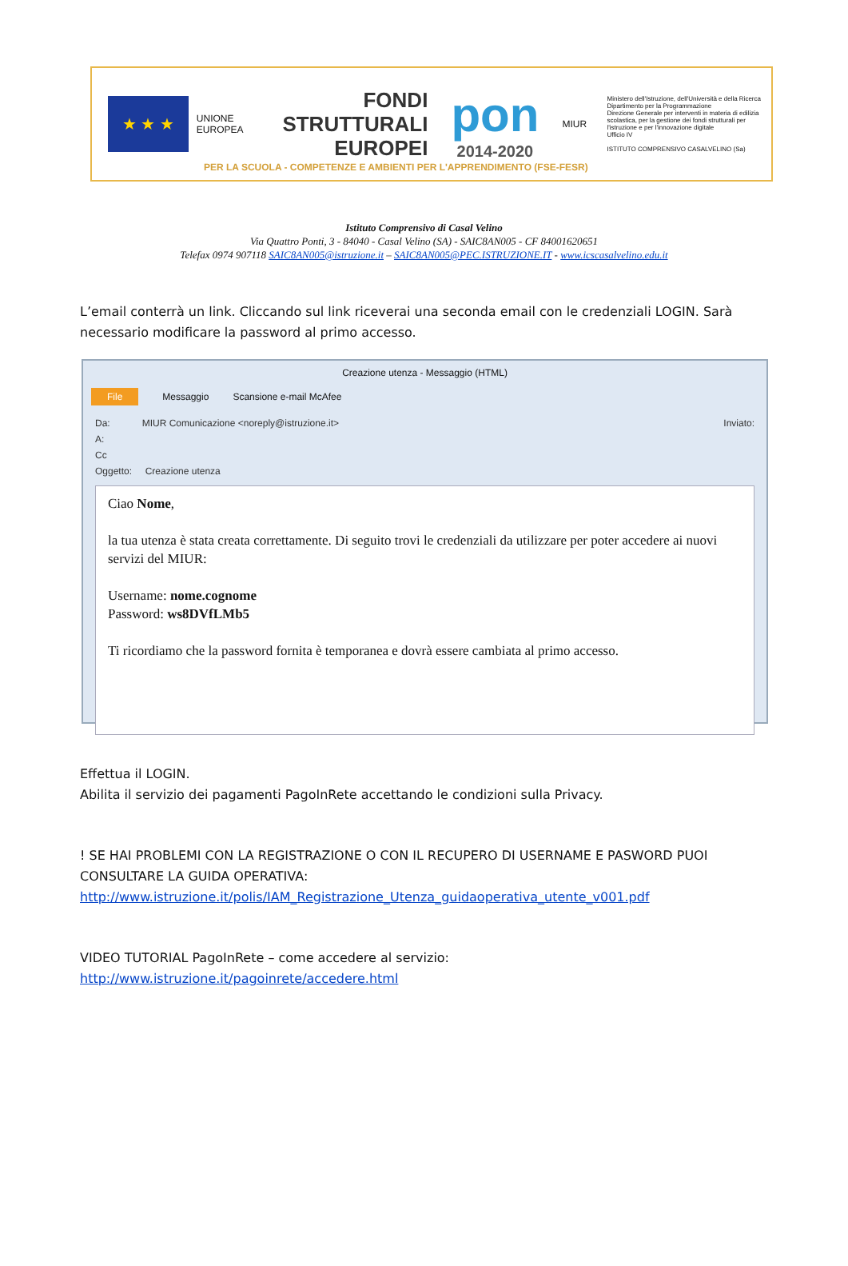★ ★ ★
UNIONE EUROPEA
FONDI
STRUTTURALI
EUROPEI
pon
2014-2020
MIUR
Ministero dell'Istruzione, dell'Università e della Ricerca
Dipartimento per la Programmazione
Direzione Generale per interventi in materia di edilizia scolastica, per la gestione dei fondi strutturali per l'istruzione e per l'innovazione digitale
Ufficio IV
ISTITUTO COMPRENSIVO CASALVELINO (Sa)
PER LA SCUOLA - COMPETENZE E AMBIENTI PER L'APPRENDIMENTO (FSE-FESR)
Istituto Comprensivo di Casal Velino
Via Quattro Ponti, 3 - 84040 - Casal Velino (SA) - SAIC8AN005 - CF 84001620651
Telefax 0974 907118 SAIC8AN005@istruzione.it – SAIC8AN005@PEC.ISTRUZIONE.IT - www.icscasalvelino.edu.it
L’email conterrà un link. Cliccando sul link riceverai una seconda email con le credenziali LOGIN. Sarà necessario modificare la password al primo accesso.
Creazione utenza - Messaggio (HTML)
File Messaggio Scansione e-mail McAfee
Da: MIUR Comunicazione <noreply@istruzione.it> Inviato:
A:
Cc
Oggetto: Creazione utenza
Ciao Nome,
la tua utenza è stata creata correttamente. Di seguito trovi le credenziali da utilizzare per poter accedere ai nuovi servizi del MIUR:
Username: nome.cognome
Password: ws8DVfLMb5
Ti ricordiamo che la password fornita è temporanea e dovrà essere cambiata al primo accesso.
Effettua il LOGIN.
Abilita il servizio dei pagamenti PagoInRete accettando le condizioni sulla Privacy.
! SE HAI PROBLEMI CON LA REGISTRAZIONE O CON IL RECUPERO DI USERNAME E PASWORD PUOI CONSULTARE LA GUIDA OPERATIVA:
http://www.istruzione.it/polis/IAM_Registrazione_Utenza_guidaoperativa_utente_v001.pdf
VIDEO TUTORIAL PagoInRete – come accedere al servizio:
http://www.istruzione.it/pagoinrete/accedere.html